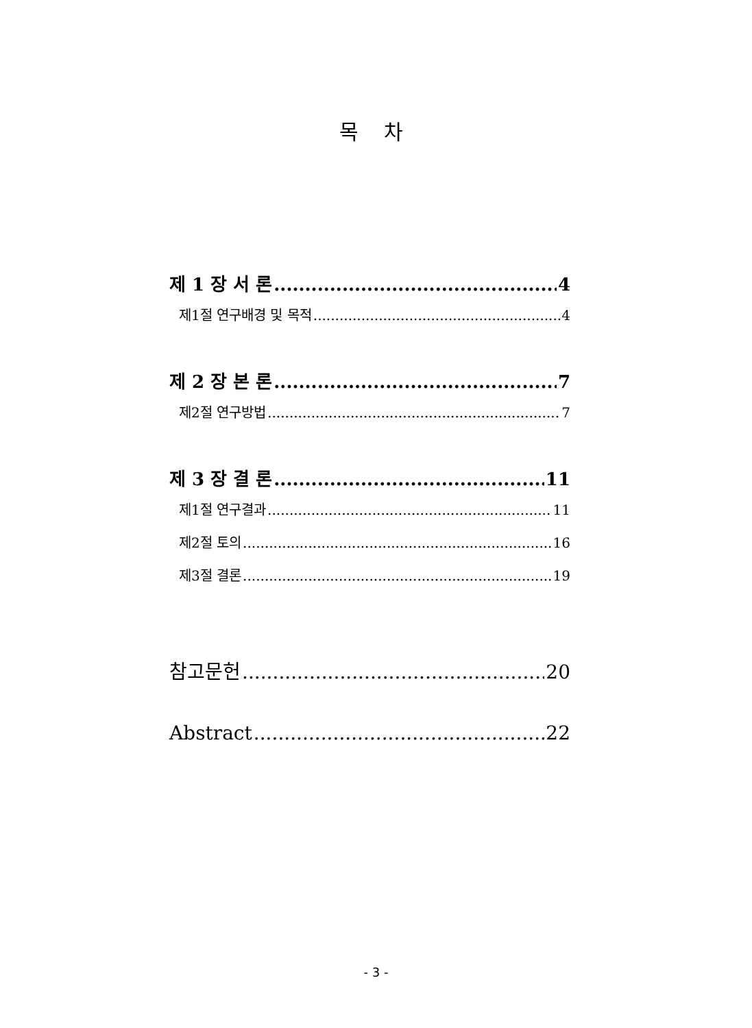목 차
제 1 장 서 론 4
제1절 연구배경 및 목적 4
제 2 장 본 론 7
제2절 연구방법 7
제 3 장 결 론 11
제1절 연구결과 11
제2절 토의 16
제3절 결론 19
참고문헌 20
Abstract 22
- 3 -